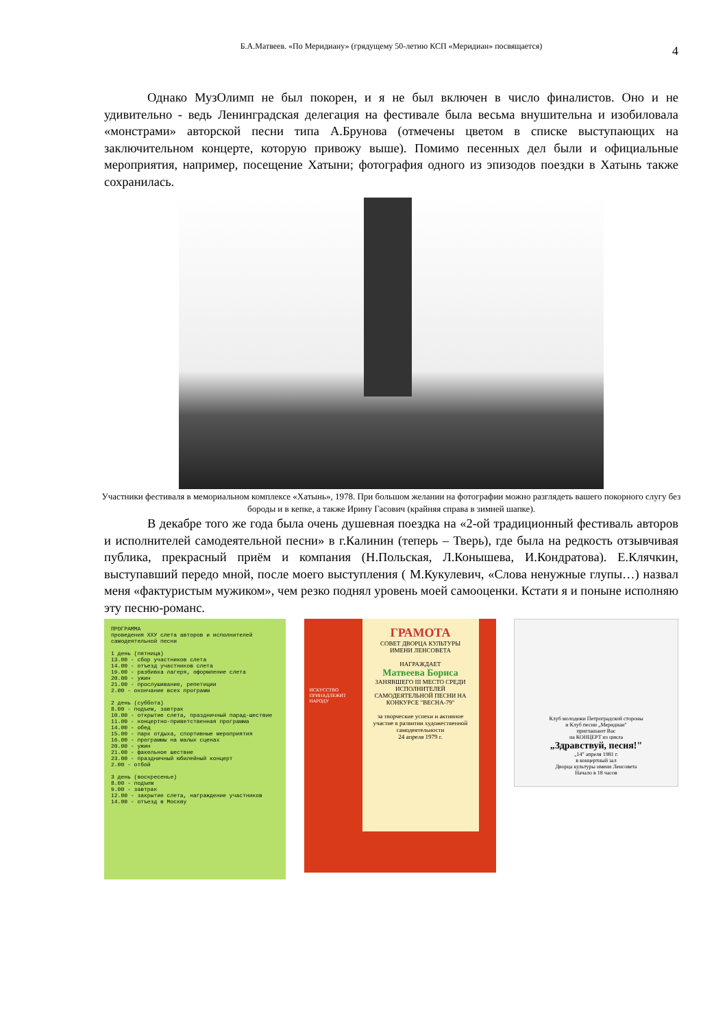Б.А.Матвеев. «По Меридиану» (грядущему 50-летию КСП «Меридиан» посвящается) 4
Однако МузОлимп не был покорен, и я не был включен в число финалистов. Оно и не удивительно - ведь Ленинградская делегация на фестивале была весьма внушительна и изобиловала «монстрами» авторской песни типа А.Брунова (отмечены цветом в списке выступающих на заключительном концерте, которую привожу выше). Помимо песенных дел были и официальные мероприятия, например, посещение Хатыни; фотография одного из эпизодов поездки в Хатынь также сохранилась.
Участники фестиваля в мемориальном комплексе «Хатынь», 1978. При большом желании на фотографии можно разглядеть вашего покорного слугу без бороды и в кепке, а также Ирину Гасович (крайняя справа в зимней шапке).
В декабре того же года была очень душевная поездка на «2-ой традиционный фестиваль авторов и исполнителей самодеятельной песни» в г.Калинин (теперь – Тверь), где была на редкость отзывчивая публика, прекрасный приём и компания (Н.Польская, Л.Конышева, И.Кондратова). Е.Клячкин, выступавший передо мной, после моего выступления ( М.Кукулевич, «Слова ненужные глупы…) назвал меня «фактуристым мужиком», чем резко поднял уровень моей самооценки. Кстати я и поныне исполняю эту песню-романс.
ПРОГРАММА
проведения XXУ слета авторов и исполнителей самодеятельной песни
1 день (пятница)
13.00 - сбор участников слета
14.00 - отъезд участников слета
19.00 - разбивка лагеря, оформление слета
20.00 - ужин
21.00 - прослушивание, репетиции
2.00 - окончание всех программ
2 день (суббота)
8.00 - подъем, завтрак
10.00 - открытие слета, праздничный парад-шествие
11.00 - концертно-приветственная программа
14.00 - обед
15.00 - парк отдыха, спортивные мероприятия
16.00 - программы на малых сценах
20.00 - ужин
21.00 - факельное шествие
23.00 - праздничный юбилейный концерт
2.00 - отбой
3 день (воскресенье)
8.00 - подъем
9.00 - завтрак
12.00 - закрытие слета, награждение участников
14.00 - отъезд в Москву
ГРАМОТА
СОВЕТ ДВОРЦА КУЛЬТУРЫ ИМЕНИ ЛЕНСОВЕТА
НАГРАЖДАЕТ
Матвеева Бориса
ЗАНЯВШЕГО III МЕСТО СРЕДИ ИСПОЛНИТЕЛЕЙ САМОДЕЯТЕЛЬНОЙ ПЕСНИ НА КОНКУРСЕ "ВЕСНА-79"
за творческие успехи и активное участие в развитии художественной самодеятельности
24 апреля 1979 г.
ИСКУССТВО ПРИНАДЛЕЖИТ НАРОДУ
Клуб молодежи Петроградской стороны
и Клуб песни „Меридиан"
приглашают Вас
на КОНЦЕРТ из цикла
„Здравствуй, песня!"
„14" апреля 1981 г.
в концертный зал
Дворца культуры имени Ленсовета
Начало в 18 часов